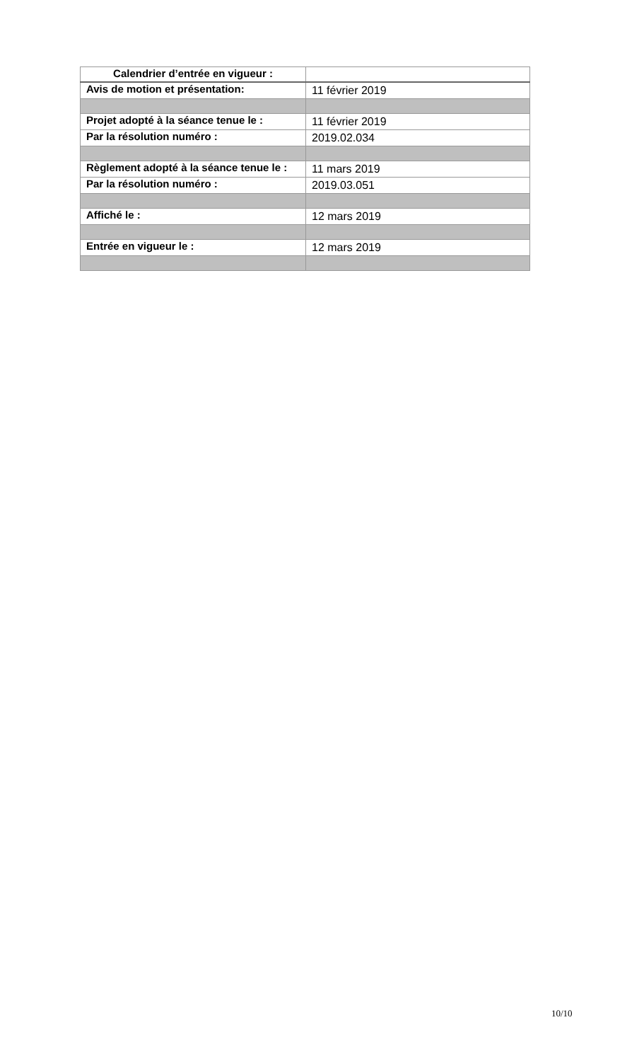| Calendrier d’entrée en vigueur : | |
| --- | --- |
| Avis de motion et présentation: | 11 février 2019 |
| Projet adopté à la séance tenue le : | 11 février 2019 |
| Par la résolution numéro : | 2019.02.034 |
| Règlement adopté à la séance tenue le : | 11 mars 2019 |
| Par la résolution numéro : | 2019.03.051 |
| Affiché le : | 12 mars 2019 |
| Entrée en vigueur le : | 12 mars 2019 |
10/10